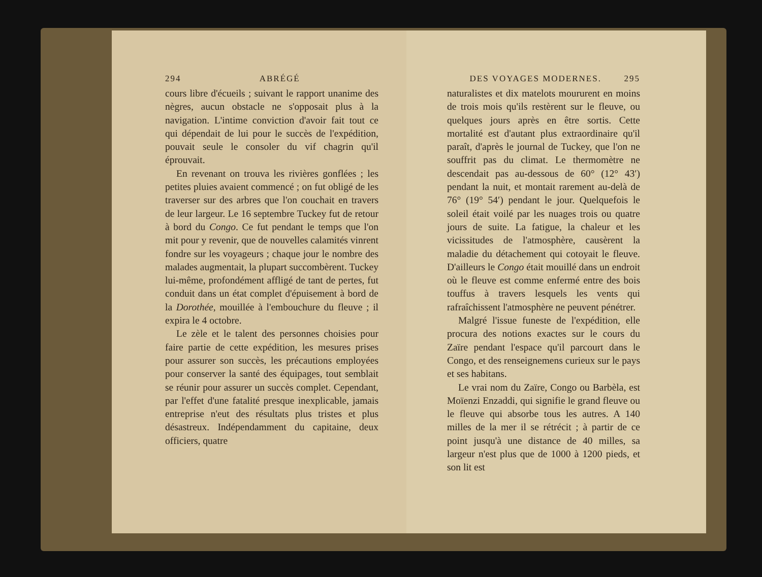294 ABRÉGÉ
cours libre d'écueils ; suivant le rapport unanime des nègres, aucun obstacle ne s'opposait plus à la navigation. L'intime conviction d'avoir fait tout ce qui dépendait de lui pour le succès de l'expédition, pouvait seule le consoler du vif chagrin qu'il éprouvait.
En revenant on trouva les rivières gonflées ; les petites pluies avaient commencé ; on fut obligé de les traverser sur des arbres que l'on couchait en travers de leur largeur. Le 16 septembre Tuckey fut de retour à bord du Congo. Ce fut pendant le temps que l'on mit pour y revenir, que de nouvelles calamités vinrent fondre sur les voyageurs ; chaque jour le nombre des malades augmentait, la plupart succombèrent. Tuckey lui-même, profondément affligé de tant de pertes, fut conduit dans un état complet d'épuisement à bord de la Dorothée, mouillée à l'embouchure du fleuve ; il expira le 4 octobre.
Le zèle et le talent des personnes choisies pour faire partie de cette expédition, les mesures prises pour assurer son succès, les précautions employées pour conserver la santé des équipages, tout semblait se réunir pour assurer un succès complet. Cependant, par l'effet d'une fatalité presque inexplicable, jamais entreprise n'eut des résultats plus tristes et plus désastreux. Indépendamment du capitaine, deux officiers, quatre
DES VOYAGES MODERNES. 295
naturalistes et dix matelots moururent en moins de trois mois qu'ils restèrent sur le fleuve, ou quelques jours après en être sortis. Cette mortalité est d'autant plus extraordinaire qu'il paraît, d'après le journal de Tuckey, que l'on ne souffrit pas du climat. Le thermomètre ne descendait pas au-dessous de 60° (12° 43′) pendant la nuit, et montait rarement au-delà de 76° (19° 54′) pendant le jour. Quelquefois le soleil était voilé par les nuages trois ou quatre jours de suite. La fatigue, la chaleur et les vicissitudes de l'atmosphère, causèrent la maladie du détachement qui cotoyait le fleuve. D'ailleurs le Congo était mouillé dans un endroit où le fleuve est comme enfermé entre des bois touffus à travers lesquels les vents qui rafraîchissent l'atmosphère ne peuvent pénétrer.
Malgré l'issue funeste de l'expédition, elle procura des notions exactes sur le cours du Zaïre pendant l'espace qu'il parcourt dans le Congo, et des renseignemens curieux sur le pays et ses habitans.
Le vrai nom du Zaïre, Congo ou Barbèla, est Moïenzi Enzaddi, qui signifie le grand fleuve ou le fleuve qui absorbe tous les autres. A 140 milles de la mer il se rétrécit ; à partir de ce point jusqu'à une distance de 40 milles, sa largeur n'est plus que de 1000 à 1200 pieds, et son lit est